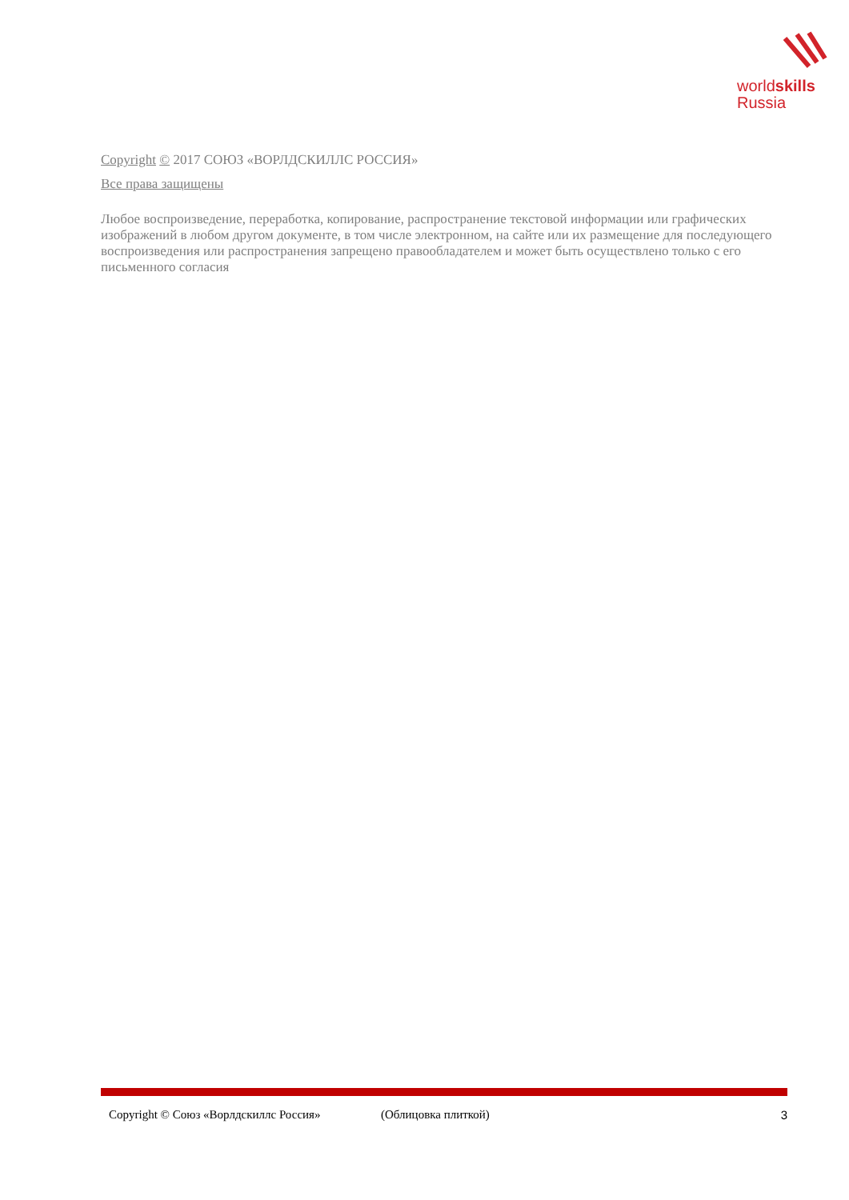worldskills
Russia
Copyright © 2017 СОЮЗ «ВОРЛДСКИЛЛС РОССИЯ»
Все права защищены
Любое воспроизведение, переработка, копирование, распространение текстовой информации или графических изображений в любом другом документе, в том числе электронном, на сайте или их размещение для последующего воспроизведения или распространения запрещено правообладателем и может быть осуществлено только с его письменного согласия
Copyright © Союз «Ворлдскиллс Россия» (Облицовка плиткой) 3